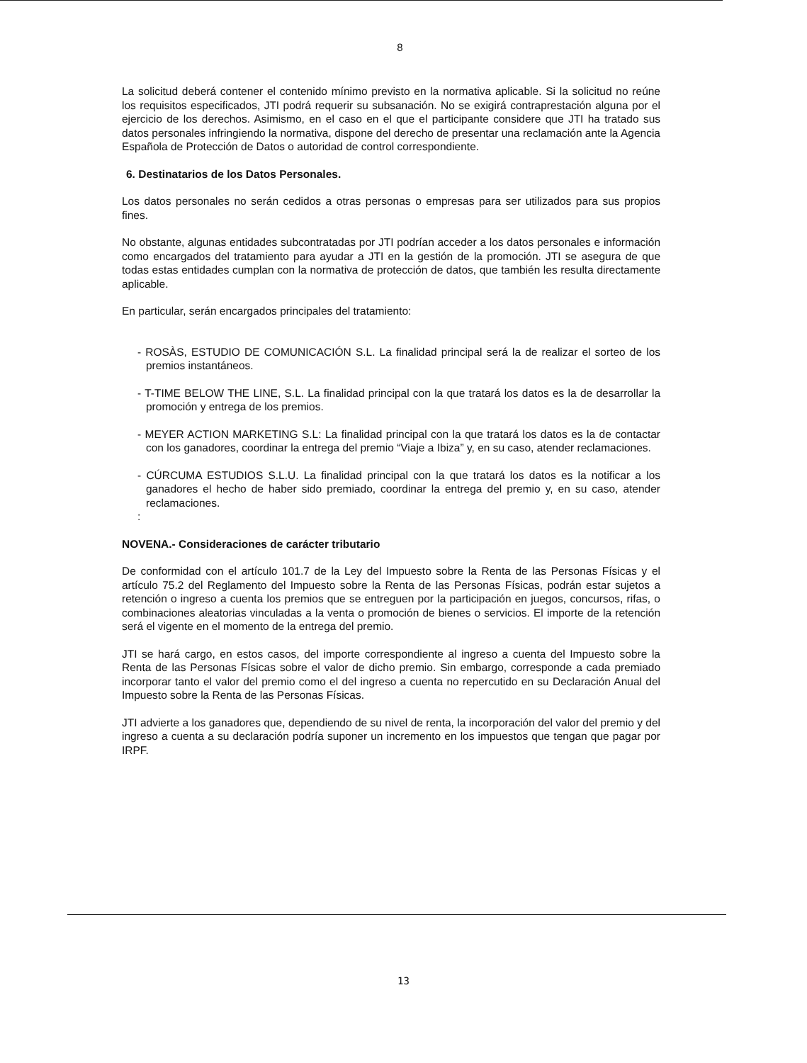8
La solicitud deberá contener el contenido mínimo previsto en la normativa aplicable. Si la solicitud no reúne los requisitos especificados, JTI podrá requerir su subsanación. No se exigirá contraprestación alguna por el ejercicio de los derechos. Asimismo, en el caso en el que el participante considere que JTI ha tratado sus datos personales infringiendo la normativa, dispone del derecho de presentar una reclamación ante la Agencia Española de Protección de Datos o autoridad de control correspondiente.
6. Destinatarios de los Datos Personales.
Los datos personales no serán cedidos a otras personas o empresas para ser utilizados para sus propios fines.
No obstante, algunas entidades subcontratadas por JTI podrían acceder a los datos personales e información como encargados del tratamiento para ayudar a JTI en la gestión de la promoción. JTI se asegura de que todas estas entidades cumplan con la normativa de protección de datos, que también les resulta directamente aplicable.
En particular, serán encargados principales del tratamiento:
- ROSÀS, ESTUDIO DE COMUNICACIÓN S.L. La finalidad principal será la de realizar el sorteo de los premios instantáneos.
- T-TIME BELOW THE LINE, S.L. La finalidad principal con la que tratará los datos es la de desarrollar la promoción y entrega de los premios.
- MEYER ACTION MARKETING S.L: La finalidad principal con la que tratará los datos es la de contactar con los ganadores, coordinar la entrega del premio “Viaje a Ibiza” y, en su caso, atender reclamaciones.
- CÚRCUMA ESTUDIOS S.L.U. La finalidad principal con la que tratará los datos es la notificar a los ganadores el hecho de haber sido premiado, coordinar la entrega del premio y, en su caso, atender reclamaciones.
:
NOVENA.- Consideraciones de carácter tributario
De conformidad con el artículo 101.7 de la Ley del Impuesto sobre la Renta de las Personas Físicas y el artículo 75.2 del Reglamento del Impuesto sobre la Renta de las Personas Físicas, podrán estar sujetos a retención o ingreso a cuenta los premios que se entreguen por la participación en juegos, concursos, rifas, o combinaciones aleatorias vinculadas a la venta o promoción de bienes o servicios. El importe de la retención será el vigente en el momento de la entrega del premio.
JTI se hará cargo, en estos casos, del importe correspondiente al ingreso a cuenta del Impuesto sobre la Renta de las Personas Físicas sobre el valor de dicho premio. Sin embargo, corresponde a cada premiado incorporar tanto el valor del premio como el del ingreso a cuenta no repercutido en su Declaración Anual del Impuesto sobre la Renta de las Personas Físicas.
JTI advierte a los ganadores que, dependiendo de su nivel de renta, la incorporación del valor del premio y del ingreso a cuenta a su declaración podría suponer un incremento en los impuestos que tengan que pagar por IRPF.
13